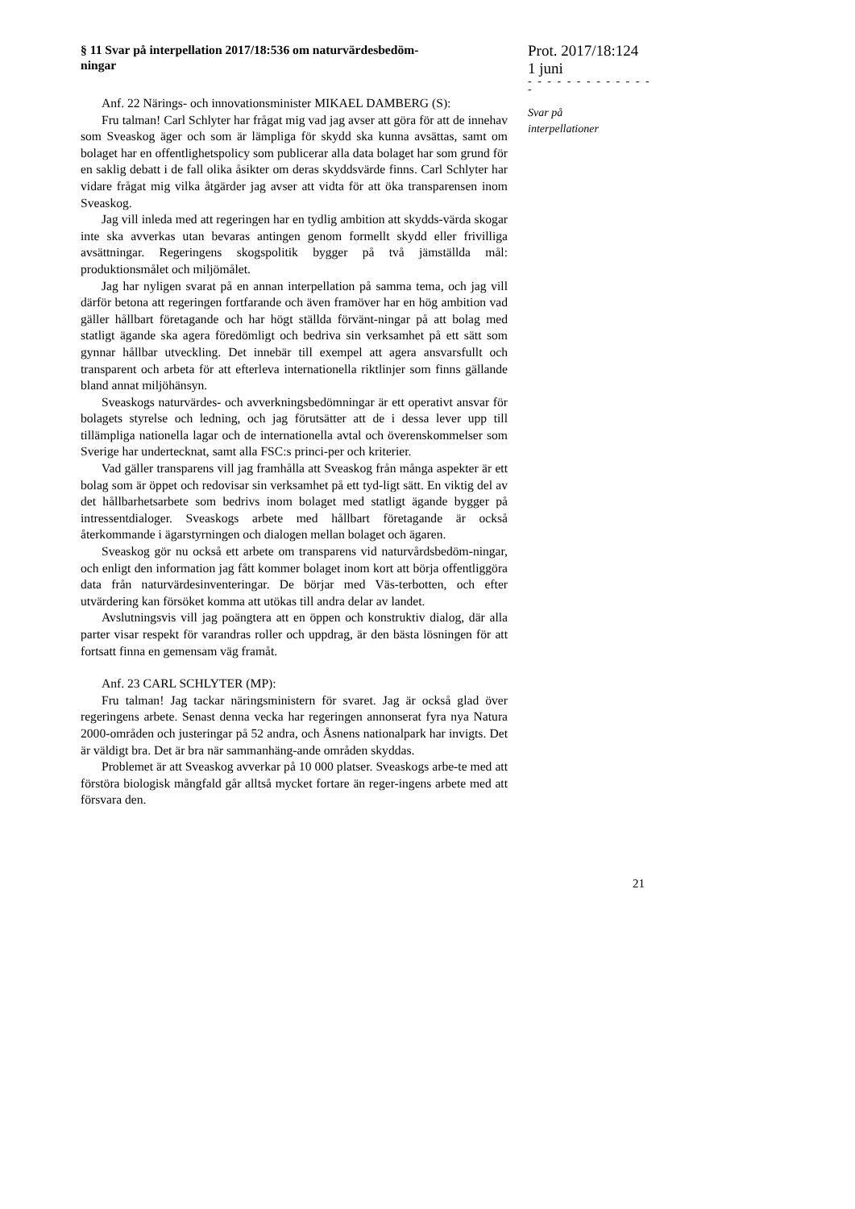§ 11 Svar på interpellation 2017/18:536 om naturvärdesbedöm-
ningar
Anf. 22 Närings- och innovationsminister MIKAEL DAMBERG (S):
Fru talman! Carl Schlyter har frågat mig vad jag avser att göra för att de innehav som Sveaskog äger och som är lämpliga för skydd ska kunna avsättas, samt om bolaget har en offentlighetspolicy som publicerar alla data bolaget har som grund för en saklig debatt i de fall olika åsikter om deras skyddsvärde finns. Carl Schlyter har vidare frågat mig vilka åtgärder jag avser att vidta för att öka transparensen inom Sveaskog.
Jag vill inleda med att regeringen har en tydlig ambition att skydds-värda skogar inte ska avverkas utan bevaras antingen genom formellt skydd eller frivilliga avsättningar. Regeringens skogspolitik bygger på två jämställda mål: produktionsmålet och miljömålet.
Jag har nyligen svarat på en annan interpellation på samma tema, och jag vill därför betona att regeringen fortfarande och även framöver har en hög ambition vad gäller hållbart företagande och har högt ställda förvänt-ningar på att bolag med statligt ägande ska agera föredömligt och bedriva sin verksamhet på ett sätt som gynnar hållbar utveckling. Det innebär till exempel att agera ansvarsfullt och transparent och arbeta för att efterleva internationella riktlinjer som finns gällande bland annat miljöhänsyn.
Sveaskogs naturvärdes- och avverkningsbedömningar är ett operativt ansvar för bolagets styrelse och ledning, och jag förutsätter att de i dessa lever upp till tillämpliga nationella lagar och de internationella avtal och överenskommelser som Sverige har undertecknat, samt alla FSC:s princi-per och kriterier.
Vad gäller transparens vill jag framhålla att Sveaskog från många aspekter är ett bolag som är öppet och redovisar sin verksamhet på ett tyd-ligt sätt. En viktig del av det hållbarhetsarbete som bedrivs inom bolaget med statligt ägande bygger på intressentdialoger. Sveaskogs arbete med hållbart företagande är också återkommande i ägarstyrningen och dialogen mellan bolaget och ägaren.
Sveaskog gör nu också ett arbete om transparens vid naturvårdsbedöm-ningar, och enligt den information jag fått kommer bolaget inom kort att börja offentliggöra data från naturvärdesinventeringar. De börjar med Väs-terbotten, och efter utvärdering kan försöket komma att utökas till andra delar av landet.
Avslutningsvis vill jag poängtera att en öppen och konstruktiv dialog, där alla parter visar respekt för varandras roller och uppdrag, är den bästa lösningen för att fortsatt finna en gemensam väg framåt.
Anf. 23 CARL SCHLYTER (MP):
Fru talman! Jag tackar näringsministern för svaret. Jag är också glad över regeringens arbete. Senast denna vecka har regeringen annonserat fyra nya Natura 2000-områden och justeringar på 52 andra, och Åsnens nationalpark har invigts. Det är väldigt bra. Det är bra när sammanhäng-ande områden skyddas.
Problemet är att Sveaskog avverkar på 10 000 platser. Sveaskogs arbe-te med att förstöra biologisk mångfald går alltså mycket fortare än reger-ingens arbete med att försvara den.
Prot. 2017/18:124
1 juni
- - - - - - - - - - - - - -
Svar på
interpellationer
21